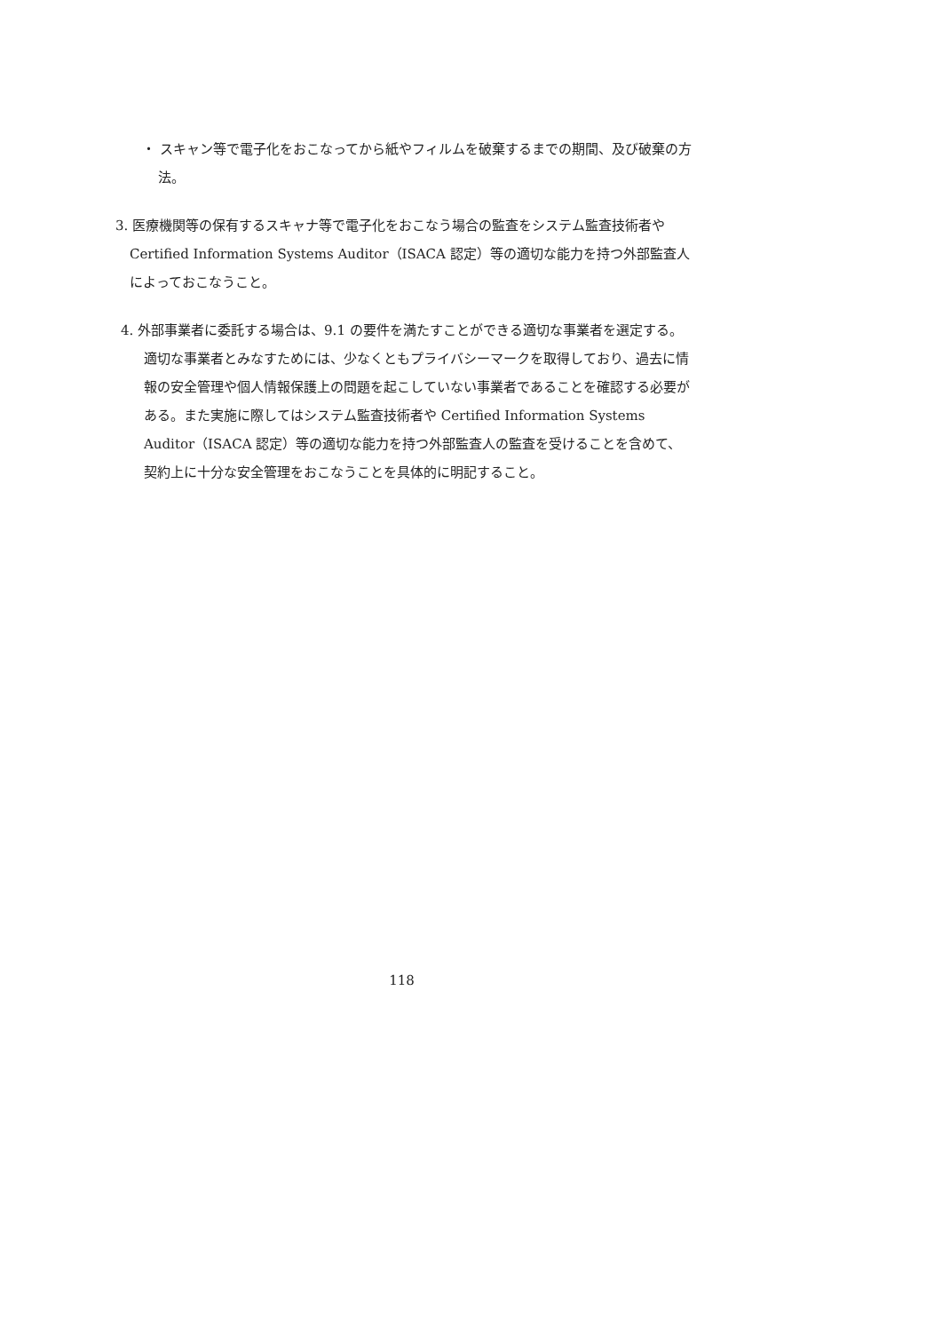・ スキャン等で電子化をおこなってから紙やフィルムを破棄するまでの期間、及び破棄の方法。
3. 医療機関等の保有するスキャナ等で電子化をおこなう場合の監査をシステム監査技術者や Certified Information Systems Auditor（ISACA 認定）等の適切な能力を持つ外部監査人によっておこなうこと。
4. 外部事業者に委託する場合は、9.1 の要件を満たすことができる適切な事業者を選定する。適切な事業者とみなすためには、少なくともプライバシーマークを取得しており、過去に情報の安全管理や個人情報保護上の問題を起こしていない事業者であることを確認する必要がある。また実施に際してはシステム監査技術者や Certified Information Systems Auditor（ISACA 認定）等の適切な能力を持つ外部監査人の監査を受けることを含めて、契約上に十分な安全管理をおこなうことを具体的に明記すること。
118